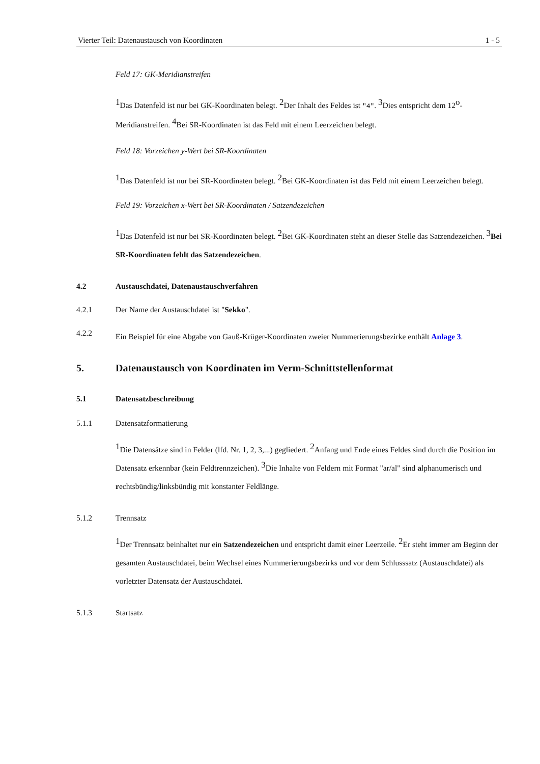Vierter Teil: Datenaustausch von Koordinaten 1 - 5
Feld 17: GK-Meridianstreifen
<sup>1</sup> Das Datenfeld ist nur bei GK-Koordinaten belegt. <sup>2</sup>Der Inhalt des Feldes ist "4". <sup>3</sup>Dies entspricht dem 12<sup>o</sup>-Meridianstreifen. <sup>4</sup>Bei SR-Koordinaten ist das Feld mit einem Leerzeichen belegt.
Feld 18: Vorzeichen y-Wert bei SR-Koordinaten
<sup>1</sup> Das Datenfeld ist nur bei SR-Koordinaten belegt. <sup>2</sup>Bei GK-Koordinaten ist das Feld mit einem Leerzeichen belegt.
Feld 19: Vorzeichen x-Wert bei SR-Koordinaten / Satzendezeichen
<sup>1</sup> Das Datenfeld ist nur bei SR-Koordinaten belegt. <sup>2</sup>Bei GK-Koordinaten steht an dieser Stelle das Satzendezeichen. <sup>3</sup>Bei SR-Koordinaten fehlt das Satzendezeichen.
4.2 Austauschdatei, Datenaustauschverfahren
4.2.1 Der Name der Austauschdatei ist "Sekko".
4.2.2
Ein Beispiel für eine Abgabe von Gauß-Krüger-Koordinaten zweier Nummerierungsbezirke enthält Anlage 3.
5. Datenaustausch von Koordinaten im Verm-Schnittstellenformat
5.1 Datensatzbeschreibung
5.1.1 Datensatzformatierung
<sup>1</sup> Die Datensätze sind in Felder (lfd. Nr. 1, 2, 3,...) gegliedert. <sup>2</sup>Anfang und Ende eines Feldes sind durch die Position im Datensatz erkennbar (kein Feldtrennzeichen). <sup>3</sup>Die Inhalte von Feldern mit Format "ar/al" sind alphanumerisch und rechtsbündig/linksbündig mit konstanter Feldlänge.
5.1.2 Trennsatz
<sup>1</sup> Der Trennsatz beinhaltet nur ein Satzendezeichen und entspricht damit einer Leerzeile. <sup>2</sup>Er steht immer am Beginn der gesamten Austauschdatei, beim Wechsel eines Nummerierungsbezirks und vor dem Schlusssatz (Austauschdatei) als vorletzter Datensatz der Austauschdatei.
5.1.3 Startsatz